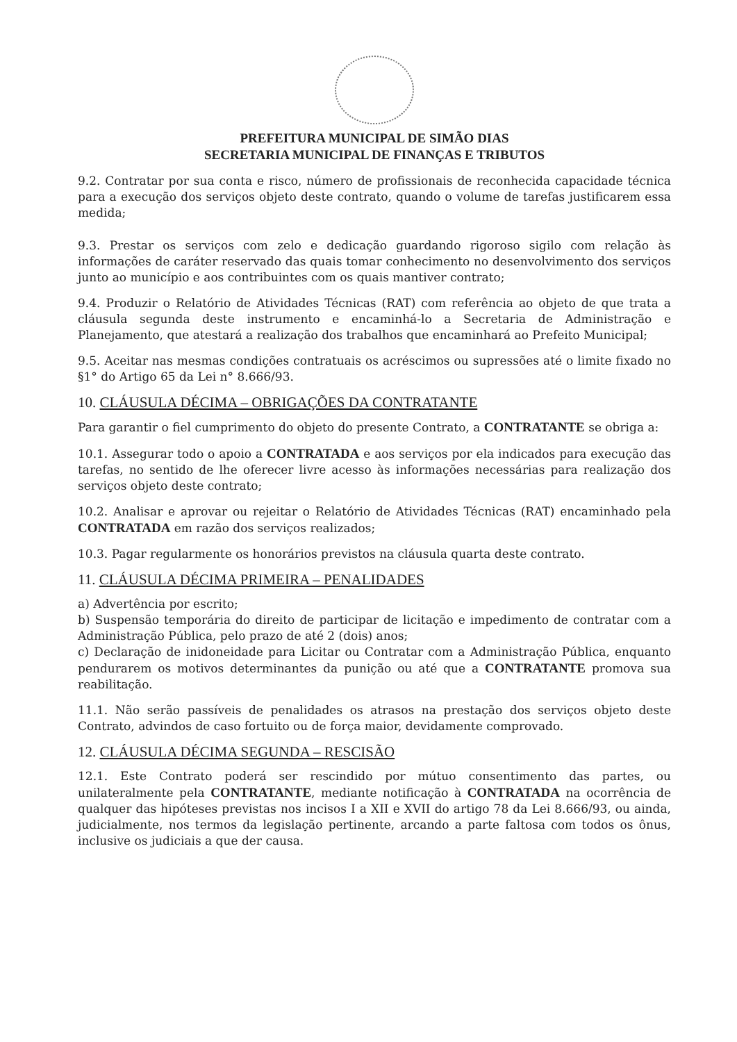PREFEITURA MUNICIPAL DE SIMÃO DIAS
SECRETARIA MUNICIPAL DE FINANÇAS E TRIBUTOS
9.2. Contratar por sua conta e risco, número de profissionais de reconhecida capacidade técnica para a execução dos serviços objeto deste contrato, quando o volume de tarefas justificarem essa medida;
9.3. Prestar os serviços com zelo e dedicação guardando rigoroso sigilo com relação às informações de caráter reservado das quais tomar conhecimento no desenvolvimento dos serviços junto ao município e aos contribuintes com os quais mantiver contrato;
9.4. Produzir o Relatório de Atividades Técnicas (RAT) com referência ao objeto de que trata a cláusula segunda deste instrumento e encaminhá-lo a Secretaria de Administração e Planejamento, que atestará a realização dos trabalhos que encaminhará ao Prefeito Municipal;
9.5. Aceitar nas mesmas condições contratuais os acréscimos ou supressões até o limite fixado no §1° do Artigo 65 da Lei n° 8.666/93.
10. CLÁUSULA DÉCIMA – OBRIGAÇÕES DA CONTRATANTE
Para garantir o fiel cumprimento do objeto do presente Contrato, a CONTRATANTE se obriga a:
10.1. Assegurar todo o apoio a CONTRATADA e aos serviços por ela indicados para execução das tarefas, no sentido de lhe oferecer livre acesso às informações necessárias para realização dos serviços objeto deste contrato;
10.2. Analisar e aprovar ou rejeitar o Relatório de Atividades Técnicas (RAT) encaminhado pela CONTRATADA em razão dos serviços realizados;
10.3. Pagar regularmente os honorários previstos na cláusula quarta deste contrato.
11. CLÁUSULA DÉCIMA PRIMEIRA – PENALIDADES
a) Advertência por escrito;
b) Suspensão temporária do direito de participar de licitação e impedimento de contratar com a Administração Pública, pelo prazo de até 2 (dois) anos;
c) Declaração de inidoneidade para Licitar ou Contratar com a Administração Pública, enquanto pendurarem os motivos determinantes da punição ou até que a CONTRATANTE promova sua reabilitação.
11.1. Não serão passíveis de penalidades os atrasos na prestação dos serviços objeto deste Contrato, advindos de caso fortuito ou de força maior, devidamente comprovado.
12. CLÁUSULA DÉCIMA SEGUNDA – RESCISÃO
12.1. Este Contrato poderá ser rescindido por mútuo consentimento das partes, ou unilateralmente pela CONTRATANTE, mediante notificação à CONTRATADA na ocorrência de qualquer das hipóteses previstas nos incisos I a XII e XVII do artigo 78 da Lei 8.666/93, ou ainda, judicialmente, nos termos da legislação pertinente, arcando a parte faltosa com todos os ônus, inclusive os judiciais a que der causa.